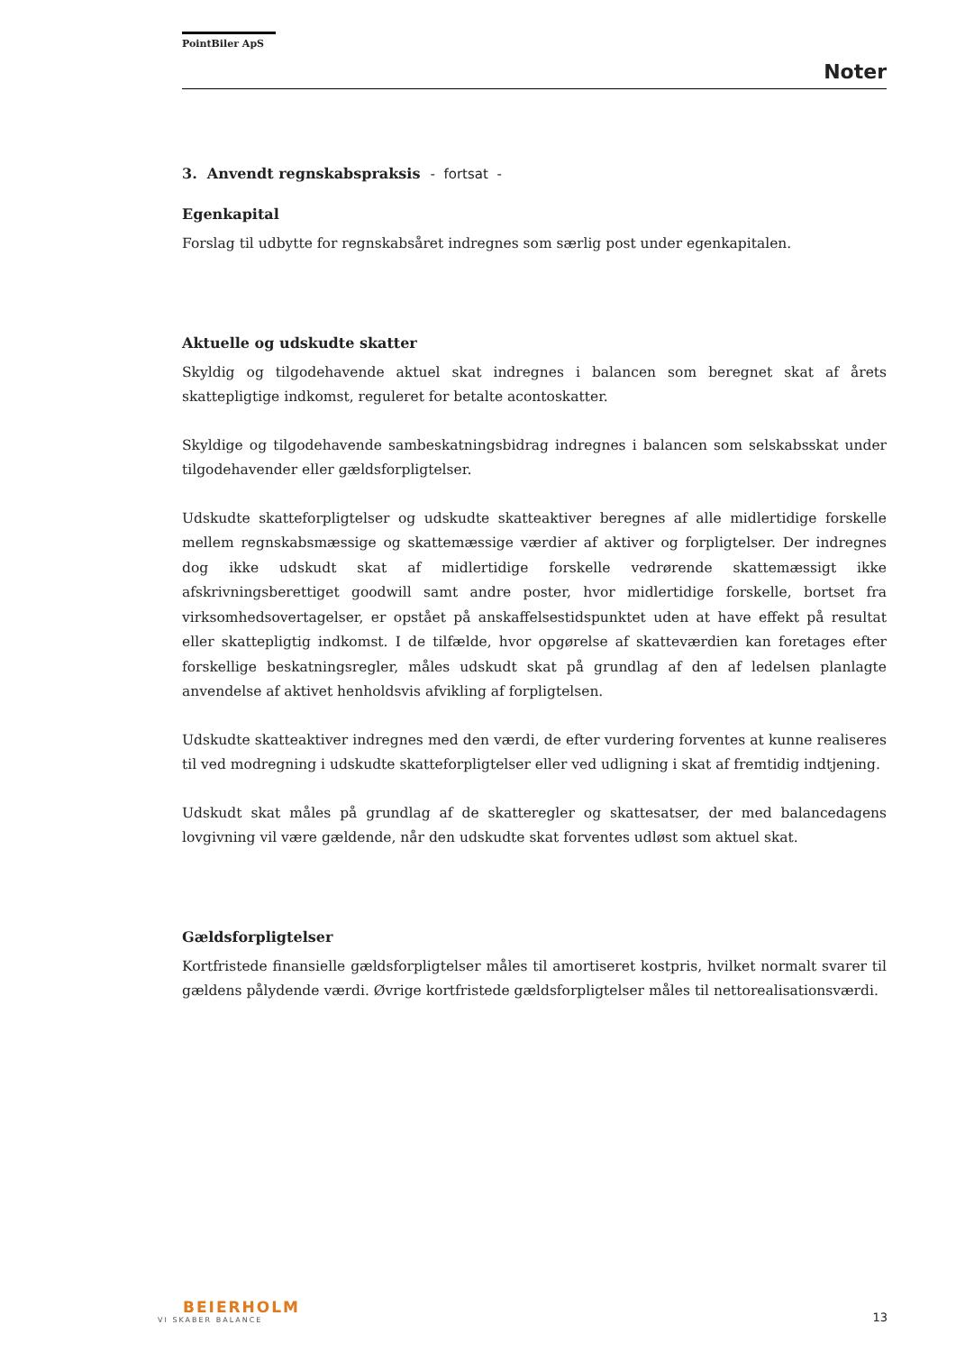PointBiler ApS
Noter
3. Anvendt regnskabspraksis - fortsat -
Egenkapital
Forslag til udbytte for regnskabsåret indregnes som særlig post under egenkapitalen.
Aktuelle og udskudte skatter
Skyldig og tilgodehavende aktuel skat indregnes i balancen som beregnet skat af årets skattepligtige indkomst, reguleret for betalte acontoskatter.
Skyldige og tilgodehavende sambeskatningsbidrag indregnes i balancen som selskabsskat under tilgodehavender eller gældsforpligtelser.
Udskudte skatteforpligtelser og udskudte skatteaktiver beregnes af alle midlertidige forskelle mellem regnskabsmæssige og skattemæssige værdier af aktiver og forpligtelser. Der indregnes dog ikke udskudt skat af midlertidige forskelle vedrørende skattemæssigt ikke afskrivningsberettiget goodwill samt andre poster, hvor midlertidige forskelle, bortset fra virksomhedsovertagelser, er opstået på anskaffelsestidspunktet uden at have effekt på resultat eller skattepligtig indkomst. I de tilfælde, hvor opgørelse af skatteværdien kan foretages efter forskellige beskatningsregler, måles udskudt skat på grundlag af den af ledelsen planlagte anvendelse af aktivet henholdsvis afvikling af forpligtelsen.
Udskudte skatteaktiver indregnes med den værdi, de efter vurdering forventes at kunne realiseres til ved modregning i udskudte skatteforpligtelser eller ved udligning i skat af fremtidig indtjening.
Udskudt skat måles på grundlag af de skatteregler og skattesatser, der med balancedagens lovgivning vil være gældende, når den udskudte skat forventes udløst som aktuel skat.
Gældsforpligtelser
Kortfristede finansielle gældsforpligtelser måles til amortiseret kostpris, hvilket normalt svarer til gældens pålydende værdi. Øvrige kortfristede gældsforpligtelser måles til nettorealisationsværdi.
BEIERHOLM
VI SKABER BALANCE
13